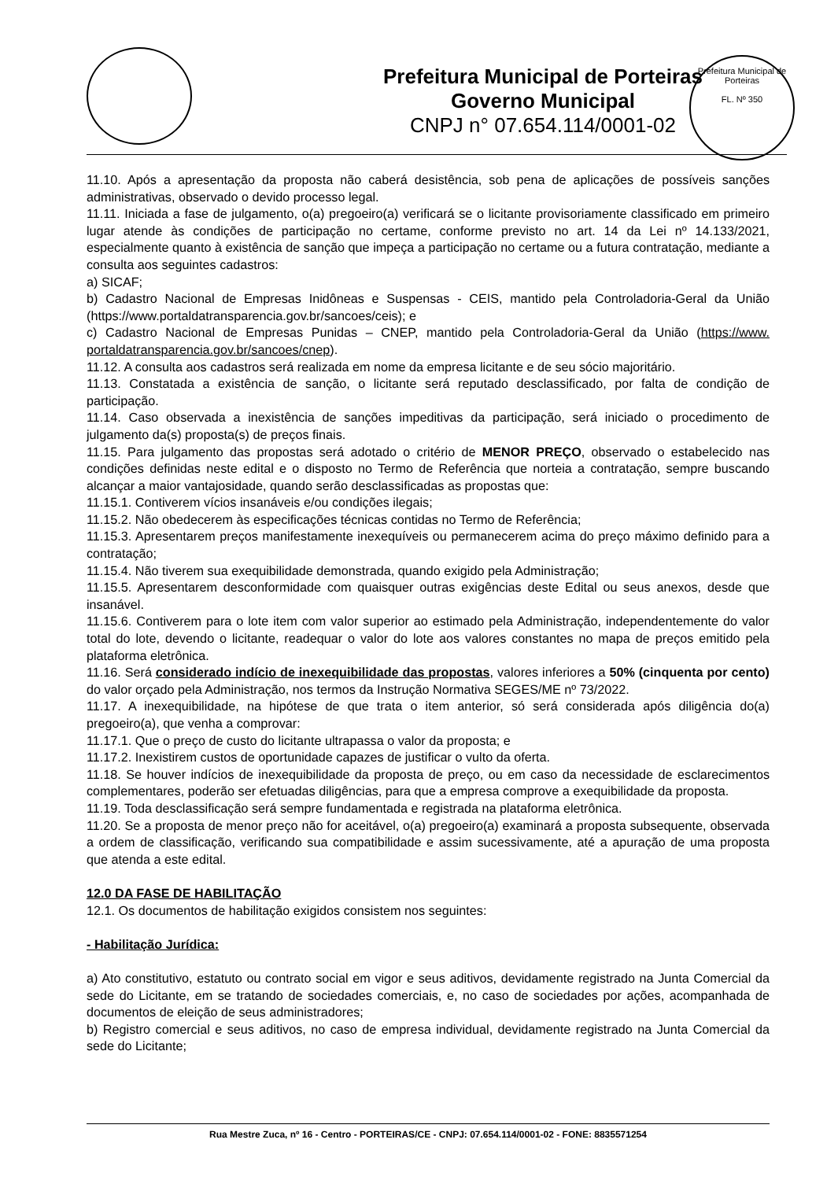Prefeitura Municipal de Porteiras
Governo Municipal
CNPJ n° 07.654.114/0001-02
Prefeitura Municipal de Porteiras
FL. Nº 350
11.10. Após a apresentação da proposta não caberá desistência, sob pena de aplicações de possíveis sanções administrativas, observado o devido processo legal.
11.11. Iniciada a fase de julgamento, o(a) pregoeiro(a) verificará se o licitante provisoriamente classificado em primeiro lugar atende às condições de participação no certame, conforme previsto no art. 14 da Lei nº 14.133/2021, especialmente quanto à existência de sanção que impeça a participação no certame ou a futura contratação, mediante a consulta aos seguintes cadastros:
a) SICAF;
b) Cadastro Nacional de Empresas Inidôneas e Suspensas - CEIS, mantido pela Controladoria-Geral da União (https://www.portaldatransparencia.gov.br/sancoes/ceis); e
c) Cadastro Nacional de Empresas Punidas – CNEP, mantido pela Controladoria-Geral da União (https://www. portaldatransparencia.gov.br/sancoes/cnep).
11.12. A consulta aos cadastros será realizada em nome da empresa licitante e de seu sócio majoritário.
11.13. Constatada a existência de sanção, o licitante será reputado desclassificado, por falta de condição de participação.
11.14. Caso observada a inexistência de sanções impeditivas da participação, será iniciado o procedimento de julgamento da(s) proposta(s) de preços finais.
11.15. Para julgamento das propostas será adotado o critério de MENOR PREÇO, observado o estabelecido nas condições definidas neste edital e o disposto no Termo de Referência que norteia a contratação, sempre buscando alcançar a maior vantajosidade, quando serão desclassificadas as propostas que:
11.15.1. Contiverem vícios insanáveis e/ou condições ilegais;
11.15.2. Não obedecerem às especificações técnicas contidas no Termo de Referência;
11.15.3. Apresentarem preços manifestamente inexequíveis ou permanecerem acima do preço máximo definido para a contratação;
11.15.4. Não tiverem sua exequibilidade demonstrada, quando exigido pela Administração;
11.15.5. Apresentarem desconformidade com quaisquer outras exigências deste Edital ou seus anexos, desde que insanável.
11.15.6. Contiverem para o lote item com valor superior ao estimado pela Administração, independentemente do valor total do lote, devendo o licitante, readequar o valor do lote aos valores constantes no mapa de preços emitido pela plataforma eletrônica.
11.16. Será considerado indício de inexequibilidade das propostas, valores inferiores a 50% (cinquenta por cento) do valor orçado pela Administração, nos termos da Instrução Normativa SEGES/ME nº 73/2022.
11.17. A inexequibilidade, na hipótese de que trata o item anterior, só será considerada após diligência do(a) pregoeiro(a), que venha a comprovar:
11.17.1. Que o preço de custo do licitante ultrapassa o valor da proposta; e
11.17.2. Inexistirem custos de oportunidade capazes de justificar o vulto da oferta.
11.18. Se houver indícios de inexequibilidade da proposta de preço, ou em caso da necessidade de esclarecimentos complementares, poderão ser efetuadas diligências, para que a empresa comprove a exequibilidade da proposta.
11.19. Toda desclassificação será sempre fundamentada e registrada na plataforma eletrônica.
11.20. Se a proposta de menor preço não for aceitável, o(a) pregoeiro(a) examinará a proposta subsequente, observada a ordem de classificação, verificando sua compatibilidade e assim sucessivamente, até a apuração de uma proposta que atenda a este edital.
12.0 DA FASE DE HABILITAÇÃO
12.1. Os documentos de habilitação exigidos consistem nos seguintes:
- Habilitação Jurídica:
a) Ato constitutivo, estatuto ou contrato social em vigor e seus aditivos, devidamente registrado na Junta Comercial da sede do Licitante, em se tratando de sociedades comerciais, e, no caso de sociedades por ações, acompanhada de documentos de eleição de seus administradores;
b) Registro comercial e seus aditivos, no caso de empresa individual, devidamente registrado na Junta Comercial da sede do Licitante;
Rua Mestre Zuca, nº 16 - Centro - PORTEIRAS/CE - CNPJ: 07.654.114/0001-02 - FONE: 8835571254